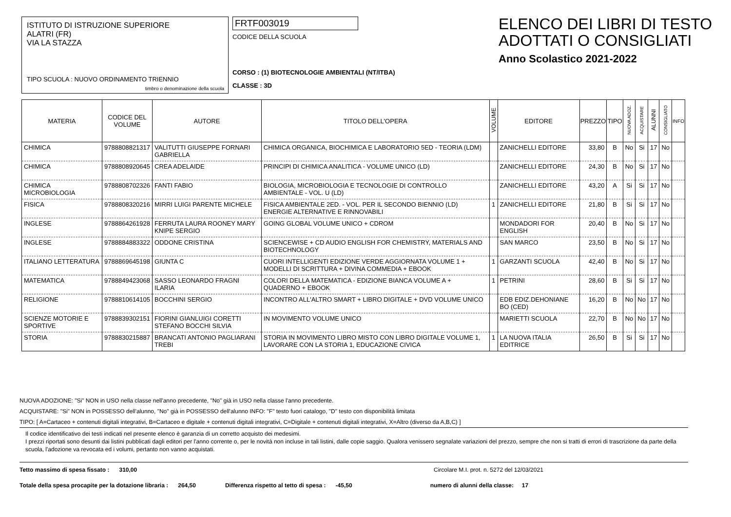ISTITUTO DI ISTRUZIONE SUPERIORE
ALATRI (FR)
VIA LA STAZZA
TIPO SCUOLA : NUOVO ORDINAMENTO TRIENNIO
timbro o denominazione della scuola
FRTF003019
CODICE DELLA SCUOLA
CORSO : (1) BIOTECNOLOGIE AMBIENTALI (NT/ITBA)
CLASSE : 3D
ELENCO DEI LIBRI DI TESTO
ADOTTATI O CONSIGLIATI
Anno Scolastico 2021-2022
| MATERIA | CODICE DEL VOLUME | AUTORE | TITOLO DELL'OPERA | VOLUME | EDITORE | PREZZO | TIPO | NUOVA ADOZ. | ACQUISTARE | ALUNNI | CONSIGLIATO | INFO |
| --- | --- | --- | --- | --- | --- | --- | --- | --- | --- | --- | --- | --- |
| CHIMICA | 9788808821317 | VALITUTTI GIUSEPPE FORNARI GABRIELLA | CHIMICA ORGANICA, BIOCHIMICA E LABORATORIO 5ED - TEORIA (LDM) | | ZANICHELLI EDITORE | 33,80 | B | No | Si | 17 | No | |
| CHIMICA | 9788808920645 | CREA ADELAIDE | PRINCIPI DI CHIMICA ANALITICA - VOLUME UNICO (LD) | | ZANICHELLI EDITORE | 24,30 | B | No | Si | 17 | No | |
| CHIMICA MICROBIOLOGIA | 9788808702326 | FANTI FABIO | BIOLOGIA, MICROBIOLOGIA E TECNOLOGIE DI CONTROLLO AMBIENTALE - VOL. U (LD) | | ZANICHELLI EDITORE | 43,20 | A | Si | Si | 17 | No | |
| FISICA | 9788808320216 | MIRRI LUIGI PARENTE MICHELE | FISICA AMBIENTALE 2ED. - VOL. PER IL SECONDO BIENNIO (LD) ENERGIE ALTERNATIVE E RINNOVABILI | 1 | ZANICHELLI EDITORE | 21,80 | B | Si | Si | 17 | No | |
| INGLESE | 9788864261928 | FERRUTA LAURA ROONEY MARY KNIPE SERGIO | GOING GLOBAL VOLUME UNICO + CDROM | | MONDADORI FOR ENGLISH | 20,40 | B | No | Si | 17 | No | |
| INGLESE | 9788884883322 | ODDONE CRISTINA | SCIENCEWISE + CD AUDIO ENGLISH FOR CHEMISTRY, MATERIALS AND BIOTECHNOLOGY | | SAN MARCO | 23,50 | B | No | Si | 17 | No | |
| ITALIANO LETTERATURA | 9788869645198 | GIUNTA C | CUORI INTELLIGENTI EDIZIONE VERDE AGGIORNATA VOLUME 1 + MODELLI DI SCRITTURA + DIVINA COMMEDIA + EBOOK | 1 | GARZANTI SCUOLA | 42,40 | B | No | Si | 17 | No | |
| MATEMATICA | 9788849423068 | SASSO LEONARDO FRAGNI ILARIA | COLORI DELLA MATEMATICA - EDIZIONE BIANCA VOLUME A + QUADERNO + EBOOK | 1 | PETRINI | 28,60 | B | Si | Si | 17 | No | |
| RELIGIONE | 9788810614105 | BOCCHINI SERGIO | INCONTRO ALL'ALTRO SMART + LIBRO DIGITALE + DVD VOLUME UNICO | | EDB EDIZ.DEHONIANE BO (CED) | 16,20 | B | No | No | 17 | No | |
| SCIENZE MOTORIE E SPORTIVE | 9788839302151 | FIORINI GIANLUIGI CORETTI STEFANO BOCCHI SILVIA | IN MOVIMENTO VOLUME UNICO | | MARIETTI SCUOLA | 22,70 | B | No | No | 17 | No | |
| STORIA | 9788830215887 | BRANCATI ANTONIO PAGLIARANI TREBI | STORIA IN MOVIMENTO LIBRO MISTO CON LIBRO DIGITALE VOLUME 1, LAVORARE CON LA STORIA 1, EDUCAZIONE CIVICA | 1 | LA NUOVA ITALIA EDITRICE | 26,50 | B | Si | Si | 17 | No | |
NUOVA ADOZIONE: "Si" NON in USO nella classe nell'anno precedente, "No" già in USO nella classe l'anno precedente.
ACQUISTARE: "Si" NON in POSSESSO dell'alunno, "No" già in POSSESSO dell'alunno INFO: "F" testo fuori catalogo, "D" testo con disponibilità limitata
TIPO: [ A=Cartaceo + contenuti digitali integrativi, B=Cartaceo e digitale + contenuti digitali integrativi, C=Digitale + contenuti digitali integrativi, X=Altro (diverso da A,B,C) ]
Il codice identificativo dei testi indicati nel presente elenco è garanzia di un corretto acquisto dei medesimi.
I prezzi riportati sono desunti dai listini pubblicati dagli editori per l'anno corrente o, per le novità non incluse in tali listini, dalle copie saggio. Qualora venissero segnalate variazioni del prezzo, sempre che non si tratti di errori di trascrizione da parte della scuola, l'adozione va revocata ed i volumi, pertanto non vanno acquistati.
Tetto massimo di spesa fissato : 310,00 Circolare M.I. prot. n. 5272 del 12/03/2021
Totale della spesa procapite per la dotazione libraria : 264,50 Differenza rispetto al tetto di spesa : -45,50 numero di alunni della classe: 17